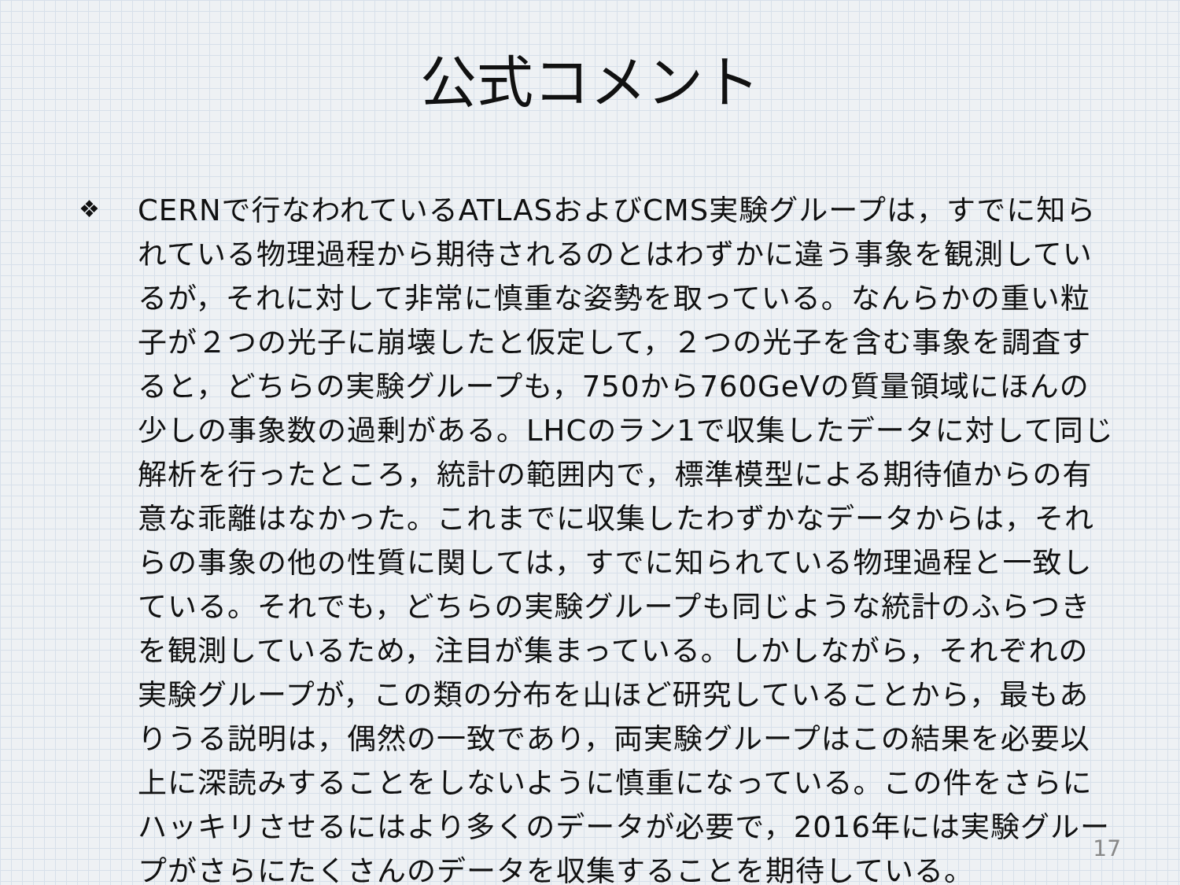公式コメント
❖
CERNで行なわれているATLASおよびCMS実験グループは，すでに知られている物理過程から期待されるのとはわずかに違う事象を観測しているが，それに対して非常に慎重な姿勢を取っている。なんらかの重い粒子が２つの光子に崩壊したと仮定して，２つの光子を含む事象を調査すると，どちらの実験グループも，750から760GeVの質量領域にほんの少しの事象数の過剰がある。LHCのラン1で収集したデータに対して同じ解析を行ったところ，統計の範囲内で，標準模型による期待値からの有意な乖離はなかった。これまでに収集したわずかなデータからは，それらの事象の他の性質に関しては，すでに知られている物理過程と一致している。それでも，どちらの実験グループも同じような統計のふらつきを観測しているため，注目が集まっている。しかしながら，それぞれの実験グループが，この類の分布を山ほど研究していることから，最もありうる説明は，偶然の一致であり，両実験グループはこの結果を必要以上に深読みすることをしないように慎重になっている。この件をさらにハッキリさせるにはより多くのデータが必要で，2016年には実験グループがさらにたくさんのデータを収集することを期待している。
17